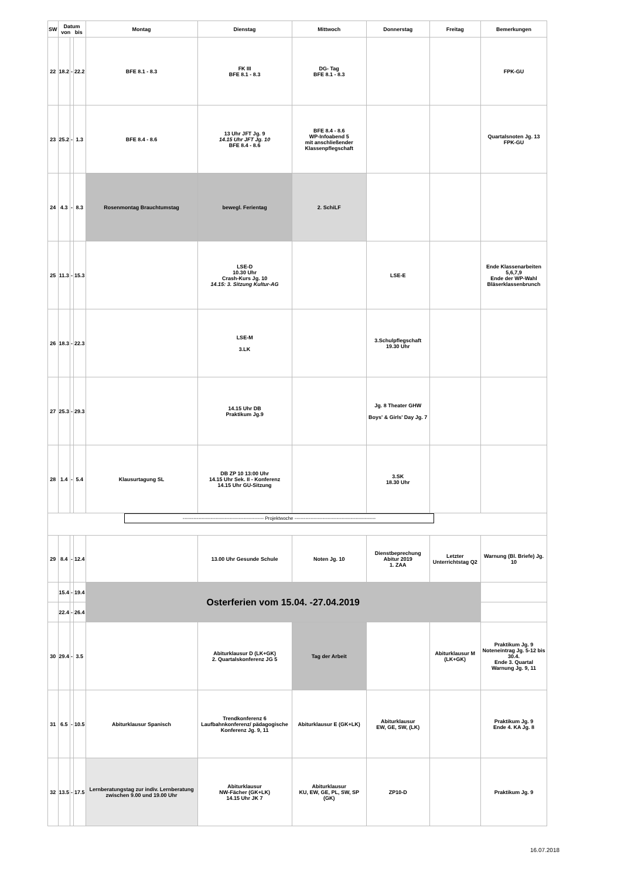| SW | Datum von bis | | | Montag | Dienstag | Mittwoch | Donnerstag | Freitag | Bemerkungen |
| --- | --- | --- | --- | --- | --- | --- | --- | --- | --- |
| 22 | 18.2 | - | 22.2 | BFE 8.1 - 8.3 | FK III BFE 8.1 - 8.3 | DG- Tag BFE 8.1 - 8.3 | | | FPK-GU |
| 23 | 25.2 | - | 1.3 | BFE 8.4 - 8.6 | 13 Uhr JFT Jg. 9 14.15 Uhr JFT Jg. 10 BFE 8.4 - 8.6 | BFE 8.4 - 8.6 WP-Infoabend 5 mit anschließender Klassenpflegschaft | | | Quartalsnoten Jg. 13 FPK-GU |
| 24 | 4.3 | - | 8.3 | Rosenmontag Brauchtumstag | bewegl. Ferientag | 2. SchiLF | | | |
| 25 | 11.3 | - | 15.3 | | LSE-D 10.30 Uhr Crash-Kurs Jg. 10 14.15: 3. Sitzung Kultur-AG | | LSE-E | | Ende Klassenarbeiten 5,6,7,9 Ende der WP-Wahl Bläserklassenbrunch |
| 26 | 18.3 | - | 22.3 | | LSE-M 3.LK | | 3.Schulpflegschaft 19.30 Uhr | | |
| 27 | 25.3 | - | 29.3 | | 14.15 Uhr DB Praktikum Jg.9 | | Jg. 8 Theater GHW Boys' & Girls' Day Jg. 7 | | |
| 28 | 1.4 | - | 5.4 | Klausurtagung SL | DB ZP 10 13:00 Uhr 14.15 Uhr Sek. II - Konferenz 14.15 Uhr GU-Sitzung | | 3.SK 18.30 Uhr | | |
| ---------------------------------------------------- Projektwoche ---------------------------------------------------- | | | | | | | | | |
| 29 | 8.4 | - | 12.4 | | 13.00 Uhr Gesunde Schule | Noten Jg. 10 | Dienstbeprechung Abitur 2019 1. ZAA | Letzter Unterrichtstag Q2 | Warnung (Bl. Briefe) Jg. 10 |
| | 15.4 | - | 19.4 | Osterferien vom 15.04. -27.04.2019 | | | | | |
| | 22.4 | - | 26.4 | | | | | | |
| 30 | 29.4 | - | 3.5 | | Abiturklausur D (LK+GK) 2. Quartalskonferenz JG 5 | Tag der Arbeit | | Abiturklausur M (LK+GK) | Praktikum Jg. 9 Noteneintrag Jg. 5-12 bis 30.4. Ende 3. Quartal Warnung Jg. 9, 11 |
| 31 | 6.5 | - | 10.5 | Abiturklausur Spanisch | Trendkonferenz 6 Laufbahnkonferenz/ pädagogische Konferenz Jg. 9, 11 | Abiturklausur E (GK+LK) | Abiturklausur EW, GE, SW, (LK) | | Praktikum Jg. 9 Ende 4. KA Jg. 8 |
| 32 | 13.5 | - | 17.5 | Lernberatungstag zur indiv. Lernberatung zwischen 9.00 und 19.00 Uhr | Abiturklausur NW-Fächer (GK+LK) 14.15 Uhr JK 7 | Abiturklausur KU, EW, GE, PL, SW, SP (GK) | ZP10-D | | Praktikum Jg. 9 |
16.07.2018